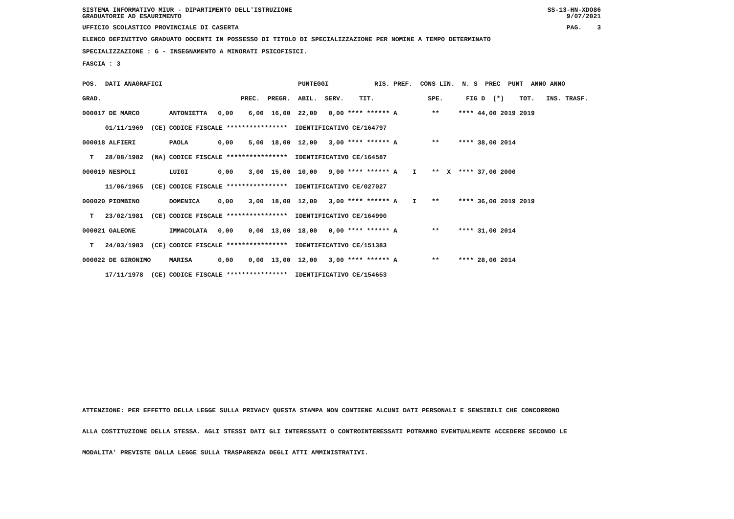SISTEMA INFORMATIVO MIUR - DIPARTIMENTO DELL'ISTRUZIONE
GRADUATORIE AD ESAURIMENTO SS-13-HN-XDO86
9/07/2021
UFFICIO SCOLASTICO PROVINCIALE DI CASERTA PAG. 3
ELENCO DEFINITIVO GRADUATO DOCENTI IN POSSESSO DI TITOLO DI SPECIALIZZAZIONE PER NOMINE A TEMPO DETERMINATO
SPECIALIZZAZIONE : G - INSEGNAMENTO A MINORATI PSICOFISICI.
FASCIA : 3
| POS. DATI ANAGRAFICI | | PUNTEGGI RIS. PREF. CONS LIN. N. S PREC PUNT ANNO ANNO |
| GRAD. | | PREC. PREGR. ABIL. SERV. TIT. SPE. FIG D (*) TOT. INS. TRASF. |
| 000017 DE MARCO | ANTONIETTA | 0,00 6,00 16,00 22,00 0,00 **** ****** A ** **** 44,00 2019 2019 |
| 01/11/1969 (CE) | CODICE FISCALE **************** IDENTIFICATIVO CE/164797 | |
| 000018 ALFIERI | PAOLA | 0,00 5,00 18,00 12,00 3,00 **** ****** A ** **** 38,00 2014 |
| T 28/08/1982 (NA) | CODICE FISCALE **************** IDENTIFICATIVO CE/164587 | |
| 000019 NESPOLI | LUIGI | 0,00 3,00 15,00 10,00 9,00 **** ****** A I ** X **** 37,00 2000 |
| 11/06/1965 (CE) | CODICE FISCALE **************** IDENTIFICATIVO CE/027027 | |
| 000020 PIOMBINO | DOMENICA | 0,00 3,00 18,00 12,00 3,00 **** ****** A I ** **** 36,00 2019 2019 |
| T 23/02/1981 (CE) | CODICE FISCALE **************** IDENTIFICATIVO CE/164990 | |
| 000021 GALEONE | IMMACOLATA | 0,00 0,00 13,00 18,00 0,00 **** ****** A ** **** 31,00 2014 |
| T 24/03/1983 (CE) | CODICE FISCALE **************** IDENTIFICATIVO CE/151383 | |
| 000022 DE GIRONIMO | MARISA | 0,00 0,00 13,00 12,00 3,00 **** ****** A ** **** 28,00 2014 |
| 17/11/1978 (CE) | CODICE FISCALE **************** IDENTIFICATIVO CE/154653 | |
ATTENZIONE: PER EFFETTO DELLA LEGGE SULLA PRIVACY QUESTA STAMPA NON CONTIENE ALCUNI DATI PERSONALI E SENSIBILI CHE CONCORRONO
ALLA COSTITUZIONE DELLA STESSA. AGLI STESSI DATI GLI INTERESSATI O CONTROINTERESSATI POTRANNO EVENTUALMENTE ACCEDERE SECONDO LE
MODALITA' PREVISTE DALLA LEGGE SULLA TRASPARENZA DEGLI ATTI AMMINISTRATIVI.